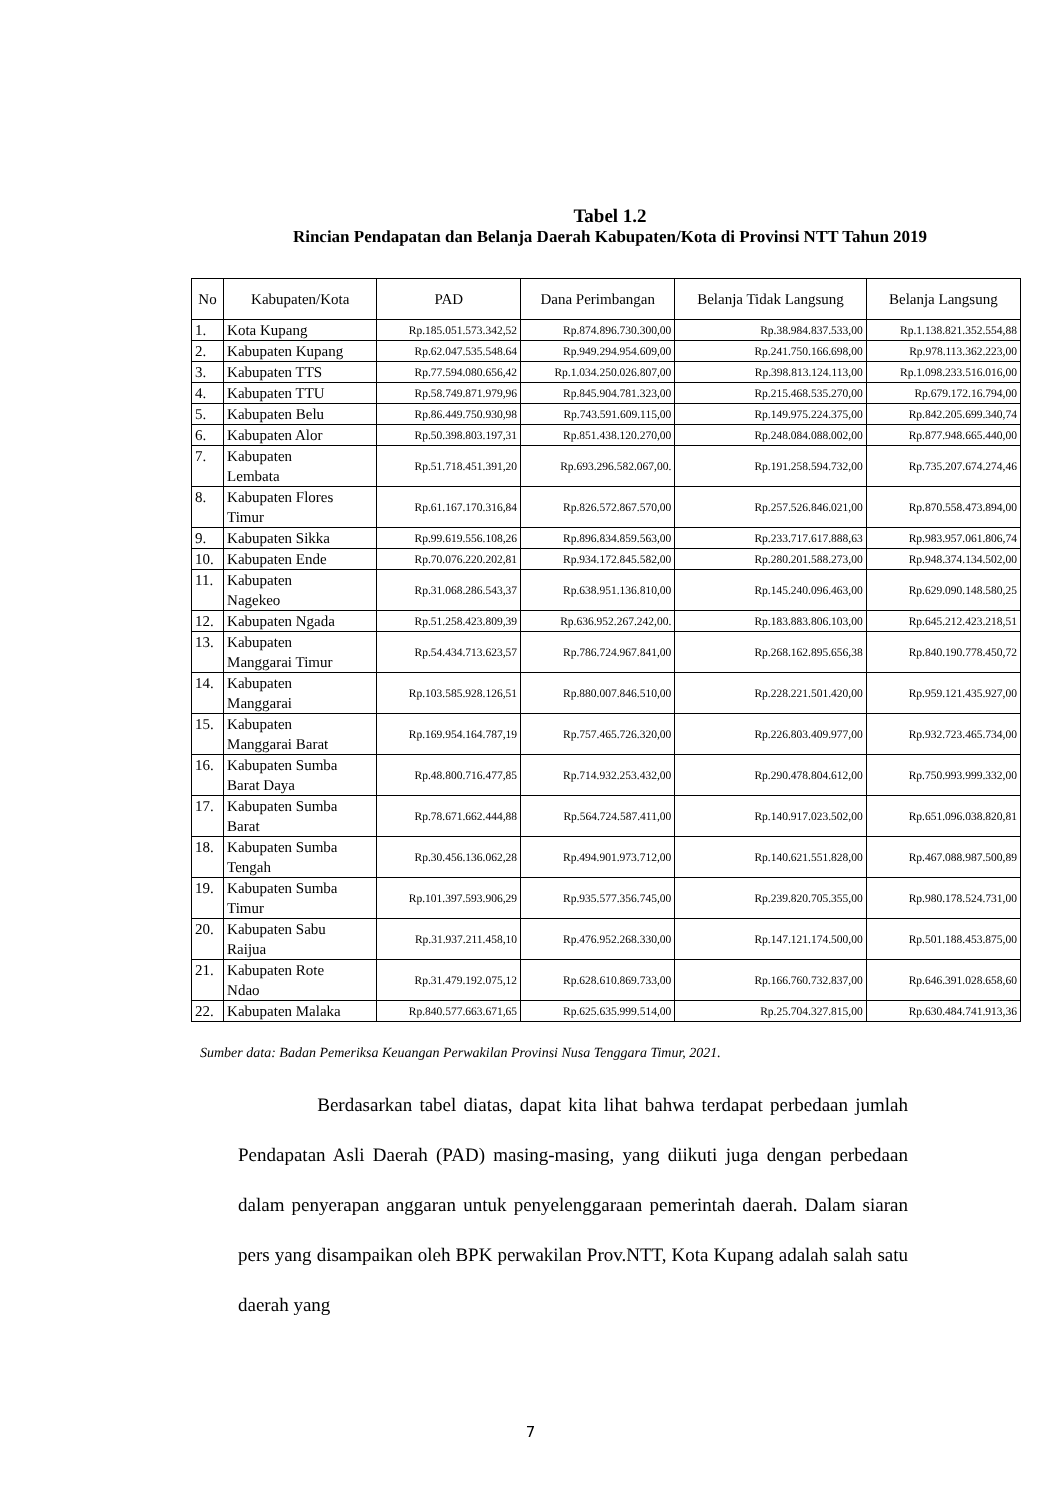Tabel 1.2
Rincian Pendapatan dan Belanja Daerah Kabupaten/Kota di Provinsi NTT Tahun 2019
| No | Kabupaten/Kota | PAD | Dana Perimbangan | Belanja Tidak Langsung | Belanja Langsung |
| --- | --- | --- | --- | --- | --- |
| 1. | Kota Kupang | Rp.185.051.573.342,52 | Rp.874.896.730.300,00 | Rp.38.984.837.533,00 | Rp.1.138.821.352.554,88 |
| 2. | Kabupaten Kupang | Rp.62.047.535.548.64 | Rp.949.294.954.609,00 | Rp.241.750.166.698,00 | Rp.978.113.362.223,00 |
| 3. | Kabupaten TTS | Rp.77.594.080.656,42 | Rp.1.034.250.026.807,00 | Rp.398.813.124.113,00 | Rp.1.098.233.516.016,00 |
| 4. | Kabupaten TTU | Rp.58.749.871.979,96 | Rp.845.904.781.323,00 | Rp.215.468.535.270,00 | Rp.679.172.16.794,00 |
| 5. | Kabupaten Belu | Rp.86.449.750.930,98 | Rp.743.591.609.115,00 | Rp.149.975.224.375,00 | Rp.842.205.699.340,74 |
| 6. | Kabupaten Alor | Rp.50.398.803.197,31 | Rp.851.438.120.270,00 | Rp.248.084.088.002,00 | Rp.877.948.665.440,00 |
| 7. | Kabupaten Lembata | Rp.51.718.451.391,20 | Rp.693.296.582.067,00. | Rp.191.258.594.732,00 | Rp.735.207.674.274,46 |
| 8. | Kabupaten Flores Timur | Rp.61.167.170.316,84 | Rp.826.572.867.570,00 | Rp.257.526.846.021,00 | Rp.870.558.473.894,00 |
| 9. | Kabupaten Sikka | Rp.99.619.556.108,26 | Rp.896.834.859.563,00 | Rp.233.717.617.888,63 | Rp.983.957.061.806,74 |
| 10. | Kabupaten Ende | Rp.70.076.220.202,81 | Rp.934.172.845.582,00 | Rp.280.201.588.273,00 | Rp.948.374.134.502,00 |
| 11. | Kabupaten Nagekeo | Rp.31.068.286.543,37 | Rp.638.951.136.810,00 | Rp.145.240.096.463,00 | Rp.629.090.148.580,25 |
| 12. | Kabupaten Ngada | Rp.51.258.423.809,39 | Rp.636.952.267.242,00. | Rp.183.883.806.103,00 | Rp.645.212.423.218,51 |
| 13. | Kabupaten Manggarai Timur | Rp.54.434.713.623,57 | Rp.786.724.967.841,00 | Rp.268.162.895.656,38 | Rp.840.190.778.450,72 |
| 14. | Kabupaten Manggarai | Rp.103.585.928.126,51 | Rp.880.007.846.510,00 | Rp.228.221.501.420,00 | Rp.959.121.435.927,00 |
| 15. | Kabupaten Manggarai Barat | Rp.169.954.164.787,19 | Rp.757.465.726.320,00 | Rp.226.803.409.977,00 | Rp.932.723.465.734,00 |
| 16. | Kabupaten Sumba Barat Daya | Rp.48.800.716.477,85 | Rp.714.932.253.432,00 | Rp.290.478.804.612,00 | Rp.750.993.999.332,00 |
| 17. | Kabupaten Sumba Barat | Rp.78.671.662.444,88 | Rp.564.724.587.411,00 | Rp.140.917.023.502,00 | Rp.651.096.038.820,81 |
| 18. | Kabupaten Sumba Tengah | Rp.30.456.136.062,28 | Rp.494.901.973.712,00 | Rp.140.621.551.828,00 | Rp.467.088.987.500,89 |
| 19. | Kabupaten Sumba Timur | Rp.101.397.593.906,29 | Rp.935.577.356.745,00 | Rp.239.820.705.355,00 | Rp.980.178.524.731,00 |
| 20. | Kabupaten Sabu Raijua | Rp.31.937.211.458,10 | Rp.476.952.268.330,00 | Rp.147.121.174.500,00 | Rp.501.188.453.875,00 |
| 21. | Kabupaten Rote Ndao | Rp.31.479.192.075,12 | Rp.628.610.869.733,00 | Rp.166.760.732.837,00 | Rp.646.391.028.658,60 |
| 22. | Kabupaten Malaka | Rp.840.577.663.671,65 | Rp.625.635.999.514,00 | Rp.25.704.327.815,00 | Rp.630.484.741.913,36 |
Sumber data: Badan Pemeriksa Keuangan Perwakilan Provinsi Nusa Tenggara Timur, 2021.
Berdasarkan tabel diatas, dapat kita lihat bahwa terdapat perbedaan jumlah Pendapatan Asli Daerah (PAD) masing-masing, yang diikuti juga dengan perbedaan dalam penyerapan anggaran untuk penyelenggaraan pemerintah daerah. Dalam siaran pers yang disampaikan oleh BPK perwakilan Prov.NTT, Kota Kupang adalah salah satu daerah yang
7